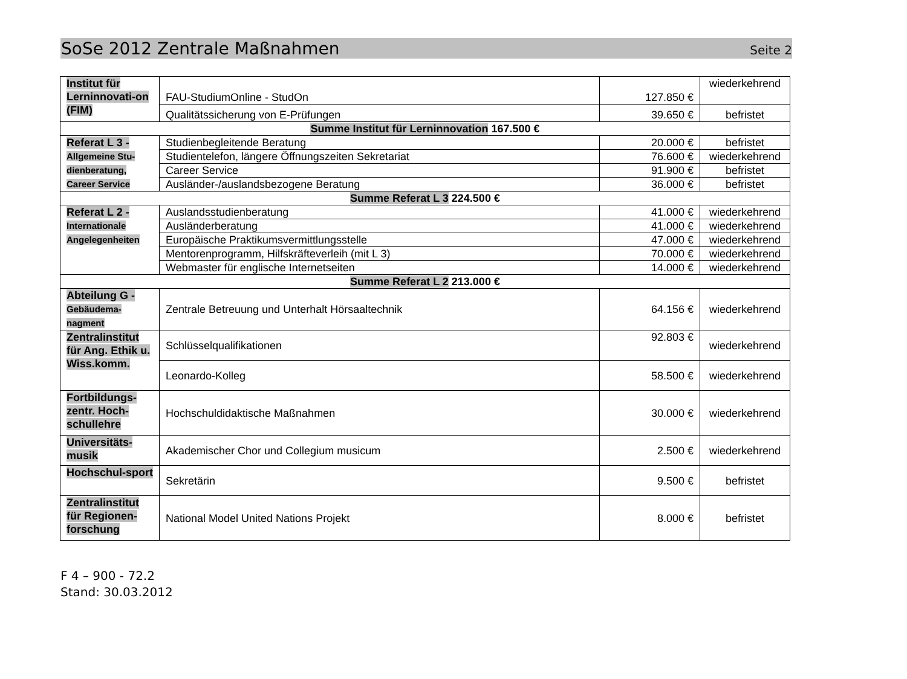SoSe 2012 Zentrale Maßnahmen Seite 2
| Institut für Lerninnovati-on (FIM) | FAU-StudiumOnline - StudOn | 127.850 € | wiederkehrend |
| | Qualitätssicherung von E-Prüfungen | 39.650 € | befristet |
| Summe Institut für Lerninnovation 167.500 € | | | |
| Referat L 3 - Allgemeine Stu-dienberatung, Career Service | Studienbegleitende Beratung | 20.000 € | befristet |
| | Studientelefon, längere Öffnungszeiten Sekretariat | 76.600 € | wiederkehrend |
| | Career Service | 91.900 € | befristet |
| | Ausländer-/auslandsbezogene Beratung | 36.000 € | befristet |
| Summe Referat L 3 224.500 € | | | |
| Referat L 2 - Internationale Angelegenheiten | Auslandsstudienberatung | 41.000 € | wiederkehrend |
| | Ausländerberatung | 41.000 € | wiederkehrend |
| | Europäische Praktikumsvermittlungsstelle | 47.000 € | wiederkehrend |
| | Mentorenprogramm, Hilfskräfteverleih (mit L 3) | 70.000 € | wiederkehrend |
| | Webmaster für englische Internetseiten | 14.000 € | wiederkehrend |
| Summe Referat L 2 213.000 € | | | |
| Abteilung G - Gebäudema-nagment | Zentrale Betreuung und Unterhalt Hörsaaltechnik | 64.156 € | wiederkehrend |
| Zentralinstitut für Ang. Ethik u. Wiss.komm. | Schlüsselqualifikationen | 92.803 € | wiederkehrend |
| | Leonardo-Kolleg | 58.500 € | wiederkehrend |
| Fortbildungs-zentr. Hoch-schullehre | Hochschuldidaktische Maßnahmen | 30.000 € | wiederkehrend |
| Universitäts-musik | Akademischer Chor und Collegium musicum | 2.500 € | wiederkehrend |
| Hochschul-sport | Sekretärin | 9.500 € | befristet |
| Zentralinstitut für Regionen-forschung | National Model United Nations Projekt | 8.000 € | befristet |
F 4 – 900 - 72.2
Stand: 30.03.2012